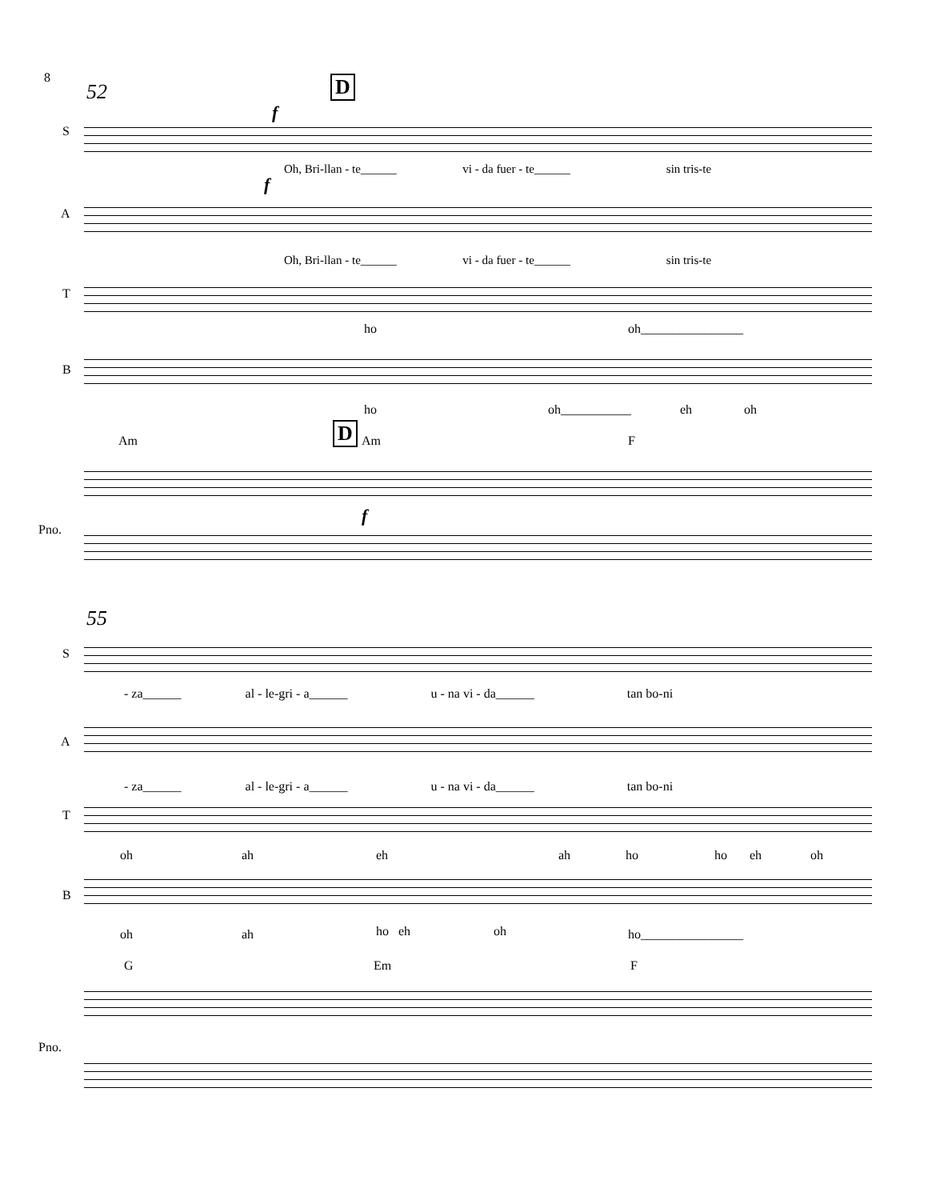8
52
f
D
S
Oh, Bri-llan - te______ vi - da fuer - te______ sin tris-te
f
A
Oh, Bri-llan - te______ vi - da fuer - te______ sin tris-te
T
ho oh________________
B
ho oh___________ eh oh
Am D Am F
f
Pno.
55
S
- za______ al - le-gri - a______ u - na vi - da______ tan bo-ni
A
- za______ al - le-gri - a______ u - na vi - da______ tan bo-ni
T
oh ah eh ah ho ho eh oh
B
oh ah ho eh oh ho________________
G Em F
Pno.